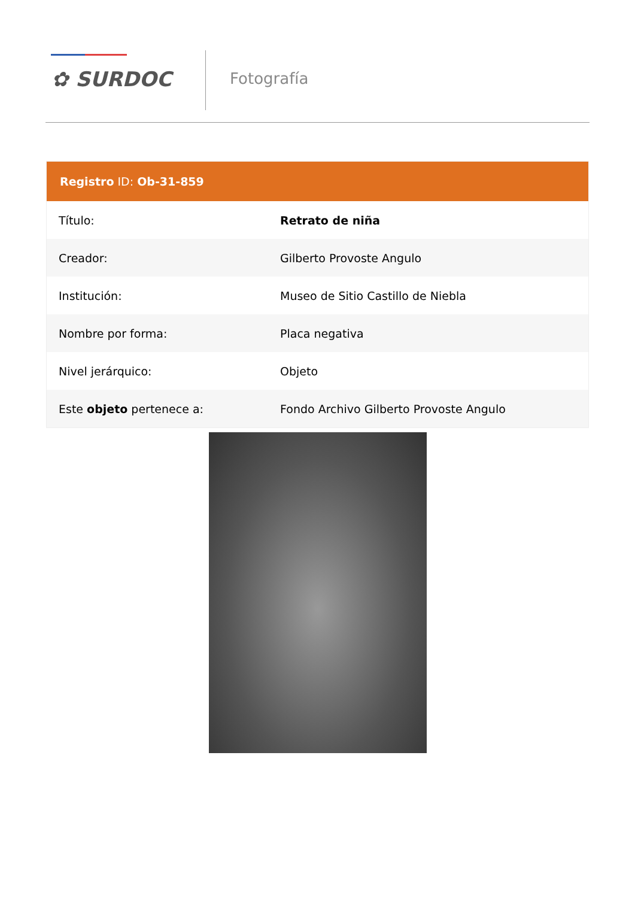✿ SURDOC Fotografía
Registro ID: Ob-31-859
| Título: | Retrato de niña |
| Creador: | Gilberto Provoste Angulo |
| Institución: | Museo de Sitio Castillo de Niebla |
| Nombre por forma: | Placa negativa |
| Nivel jerárquico: | Objeto |
| Este objeto pertenece a: | Fondo Archivo Gilberto Provoste Angulo |